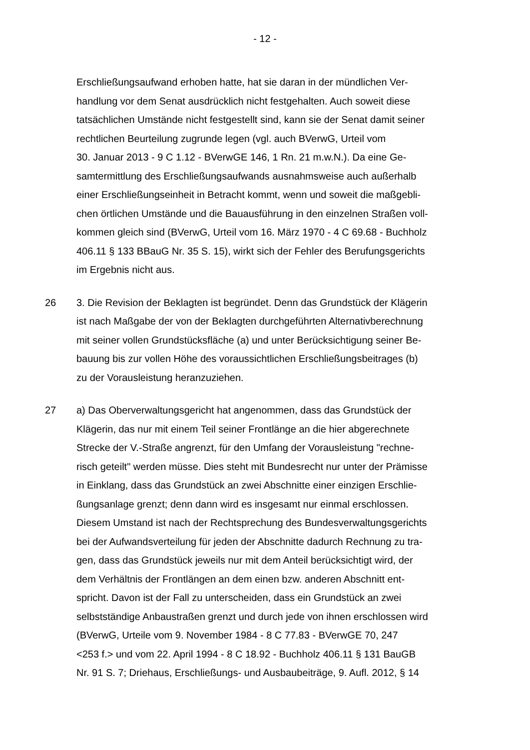- 12 -
Erschließungsaufwand erhoben hatte, hat sie daran in der mündlichen Ver-
handlung vor dem Senat ausdrücklich nicht festgehalten. Auch soweit diese
tatsächlichen Umstände nicht festgestellt sind, kann sie der Senat damit seiner
rechtlichen Beurteilung zugrunde legen (vgl. auch BVerwG, Urteil vom
30. Januar 2013 - 9 C 1.12 - BVerwGE 146, 1 Rn. 21 m.w.N.). Da eine Ge-
samtermittlung des Erschließungsaufwands ausnahmsweise auch außerhalb
einer Erschließungseinheit in Betracht kommt, wenn und soweit die maßgebli-
chen örtlichen Umstände und die Bauausführung in den einzelnen Straßen voll-
kommen gleich sind (BVerwG, Urteil vom 16. März 1970 - 4 C 69.68 - Buchholz
406.11 § 133 BBauG Nr. 35 S. 15), wirkt sich der Fehler des Berufungsgerichts
im Ergebnis nicht aus.
26 3. Die Revision der Beklagten ist begründet. Denn das Grundstück der Klägerin
ist nach Maßgabe der von der Beklagten durchgeführten Alternativberechnung
mit seiner vollen Grundstücksfläche (a) und unter Berücksichtigung seiner Be-
bauung bis zur vollen Höhe des voraussichtlichen Erschließungsbeitrages (b)
zu der Vorausleistung heranzuziehen.
27 a) Das Oberverwaltungsgericht hat angenommen, dass das Grundstück der
Klägerin, das nur mit einem Teil seiner Frontlänge an die hier abgerechnete
Strecke der V.-Straße angrenzt, für den Umfang der Vorausleistung "rechne-
risch geteilt" werden müsse. Dies steht mit Bundesrecht nur unter der Prämisse
in Einklang, dass das Grundstück an zwei Abschnitte einer einzigen Erschlie-
ßungsanlage grenzt; denn dann wird es insgesamt nur einmal erschlossen.
Diesem Umstand ist nach der Rechtsprechung des Bundesverwaltungsgerichts
bei der Aufwandsverteilung für jeden der Abschnitte dadurch Rechnung zu tra-
gen, dass das Grundstück jeweils nur mit dem Anteil berücksichtigt wird, der
dem Verhältnis der Frontlängen an dem einen bzw. anderen Abschnitt ent-
spricht. Davon ist der Fall zu unterscheiden, dass ein Grundstück an zwei
selbstständige Anbaustraßen grenzt und durch jede von ihnen erschlossen wird
(BVerwG, Urteile vom 9. November 1984 - 8 C 77.83 - BVerwGE 70, 247
<253 f.> und vom 22. April 1994 - 8 C 18.92 - Buchholz 406.11 § 131 BauGB
Nr. 91 S. 7; Driehaus, Erschließungs- und Ausbaubeiträge, 9. Aufl. 2012, § 14